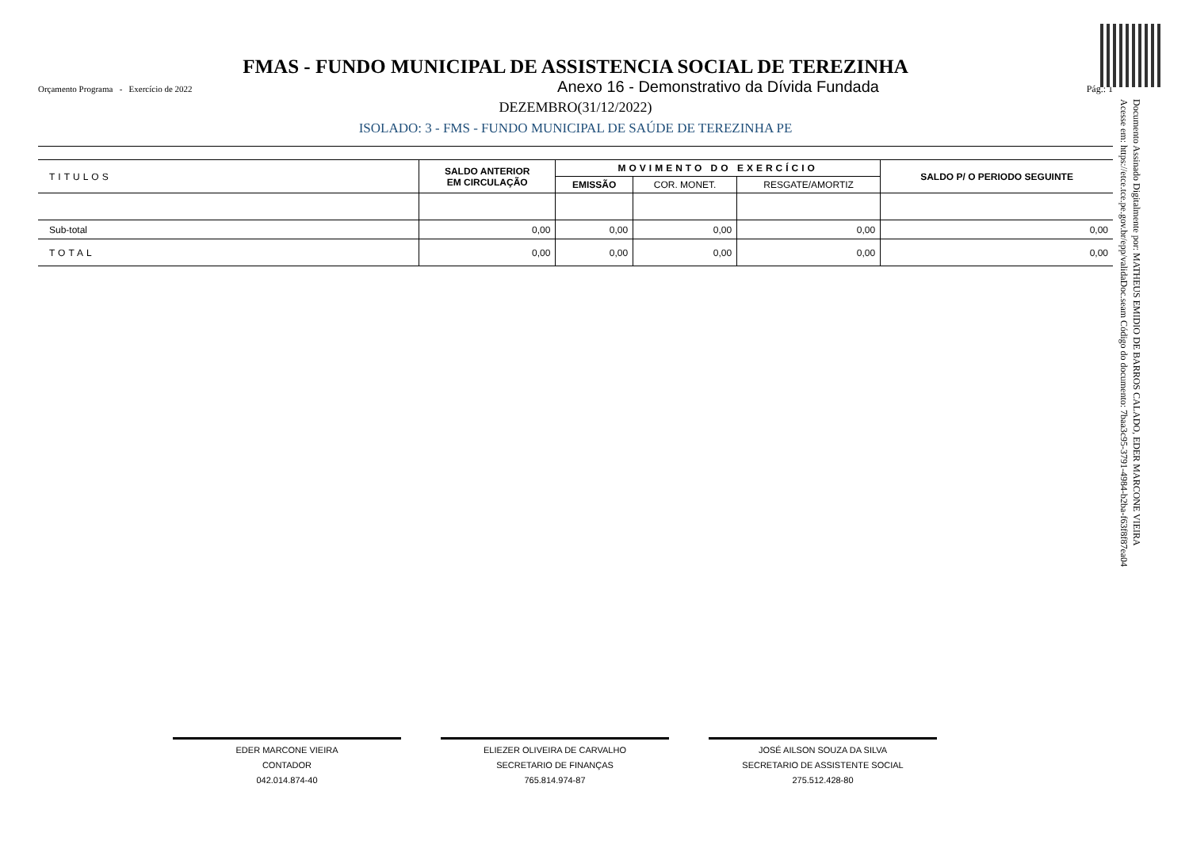FMAS - FUNDO MUNICIPAL DE ASSISTENCIA SOCIAL DE TEREZINHA
Orçamento Programa - Exercício de 2022 Anexo 16 - Demonstrativo da Dívida Fundada Pág.: 1
DEZEMBRO(31/12/2022)
ISOLADO: 3 - FMS - FUNDO MUNICIPAL DE SAÚDE DE TEREZINHA PE
| TITULOS | SALDO ANTERIOR EM CIRCULAÇÃO | MOVIMENTO DO EXERCÍCIO | | | SALDO P/ O PERIODO SEGUINTE |
| --- | --- | --- | --- | --- | --- |
| | | EMISSÃO | COR. MONET. | RESGATE/AMORTIZ | |
| Sub-total | 0,00 | 0,00 | 0,00 | 0,00 | 0,00 |
| TOTAL | 0,00 | 0,00 | 0,00 | 0,00 | 0,00 |
Documento Assinado Digitalmente por: MATHEUS EMIDIO DE BARROS CALADO, EDER MARCONE VIEIRA
Acesse em: https://etce.tce.pe.gov.br/epp/validaDoc.seam Código do documento: 7baa3c95-3791-4984-b2ba-f63f8f87ea04
EDER MARCONE VIEIRA
CONTADOR
042.014.874-40
ELIEZER OLIVEIRA DE CARVALHO
SECRETARIO DE FINANÇAS
765.814.974-87
JOSÉ AILSON SOUZA DA SILVA
SECRETARIO DE ASSISTENTE SOCIAL
275.512.428-80